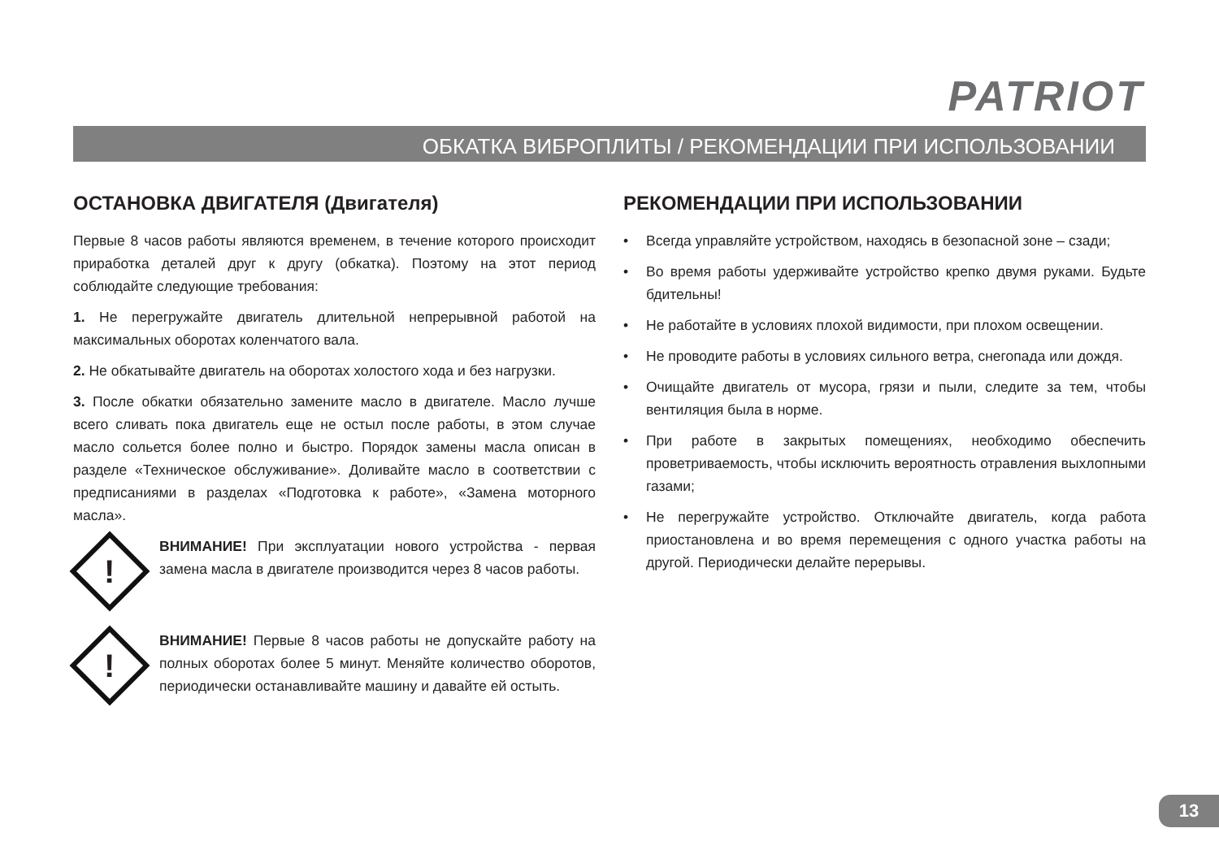PATRIOT
ОБКАТКА ВИБРОПЛИТЫ / РЕКОМЕНДАЦИИ ПРИ ИСПОЛЬЗОВАНИИ
ОСТАНОВКА ДВИГАТЕЛЯ (Двигателя)
Первые 8 часов работы являются временем, в течение которого происходит приработка деталей друг к другу (обкатка). Поэтому на этот период соблюдайте следующие требования:
1. Не перегружайте двигатель длительной непрерывной работой на максимальных оборотах коленчатого вала.
2. Не обкатывайте двигатель на оборотах холостого хода и без нагрузки.
3. После обкатки обязательно замените масло в двигателе. Масло лучше всего сливать пока двигатель еще не остыл после работы, в этом случае масло сольется более полно и быстро. Порядок замены масла описан в разделе «Техническое обслуживание». Доливайте масло в соответствии с предписаниями в разделах «Подготовка к работе», «Замена моторного масла».
!
ВНИМАНИЕ! При эксплуатации нового устройства - первая замена масла в двигателе производится через 8 часов работы.
!
ВНИМАНИЕ! Первые 8 часов работы не допускайте работу на полных оборотах более 5 минут. Меняйте количество оборотов, периодически останавливайте машину и давайте ей остыть.
РЕКОМЕНДАЦИИ ПРИ ИСПОЛЬЗОВАНИИ
• Всегда управляйте устройством, находясь в безопасной зоне – сзади;
• Во время работы удерживайте устройство крепко двумя руками. Будьте бдительны!
• Не работайте в условиях плохой видимости, при плохом освещении.
• Не проводите работы в условиях сильного ветра, снегопада или дождя.
• Очищайте двигатель от мусора, грязи и пыли, следите за тем, чтобы вентиляция была в норме.
• При работе в закрытых помещениях, необходимо обеспечить проветриваемость, чтобы исключить вероятность отравления выхлопными газами;
• Не перегружайте устройство. Отключайте двигатель, когда работа приостановлена и во время перемещения с одного участка работы на другой. Периодически делайте перерывы.
13